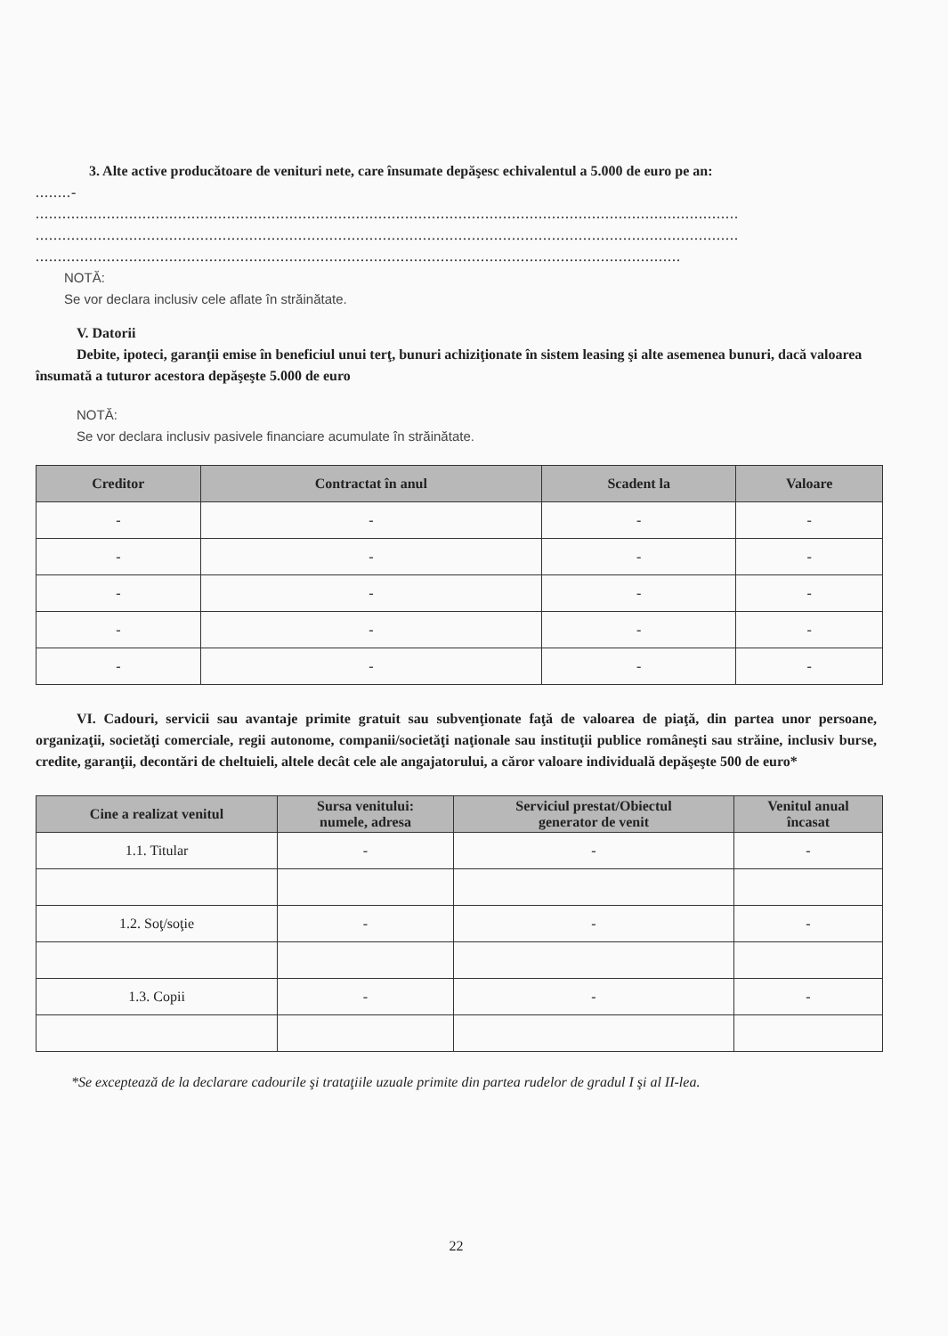3. Alte active producătoare de venituri nete, care însumate depăşesc echivalentul a 5.000 de euro pe an:
........-
..............................................................................................................................................................
..............................................................................................................................................................
.................................................................................................................................................
NOTĂ:
Se vor declara inclusiv cele aflate în străinătate.
V. Datorii
Debite, ipoteci, garanţii emise în beneficiul unui terţ, bunuri achiziţionate în sistem leasing şi alte asemenea bunuri, dacă valoarea însumată a tuturor acestora depăşeşte 5.000 de euro
NOTĂ:
Se vor declara inclusiv pasivele financiare acumulate în străinătate.
| Creditor | Contractat în anul | Scadent la | Valoare |
| --- | --- | --- | --- |
| - | - | - | - |
| - | - | - | - |
| - | - | - | - |
| - | - | - | - |
| - | - | - | - |
VI. Cadouri, servicii sau avantaje primite gratuit sau subvenţionate faţă de valoarea de piaţă, din partea unor persoane, organizaţii, societăţi comerciale, regii autonome, companii/societăţi naţionale sau instituţii publice româneşti sau străine, inclusiv burse, credite, garanţii, decontări de cheltuieli, altele decât cele ale angajatorului, a căror valoare individuală depăşeşte 500 de euro*
| Cine a realizat venitul | Sursa venitului: numele, adresa | Serviciul prestat/Obiectul generator de venit | Venitul anual încasat |
| --- | --- | --- | --- |
| 1.1. Titular | - | - | - |
| 1.2. Soţ/soţie | - | - | - |
| 1.3. Copii | - | - | - |
*Se exceptează de la declarare cadourile şi trataţiile uzuale primite din partea rudelor de gradul I şi al II-lea.
22